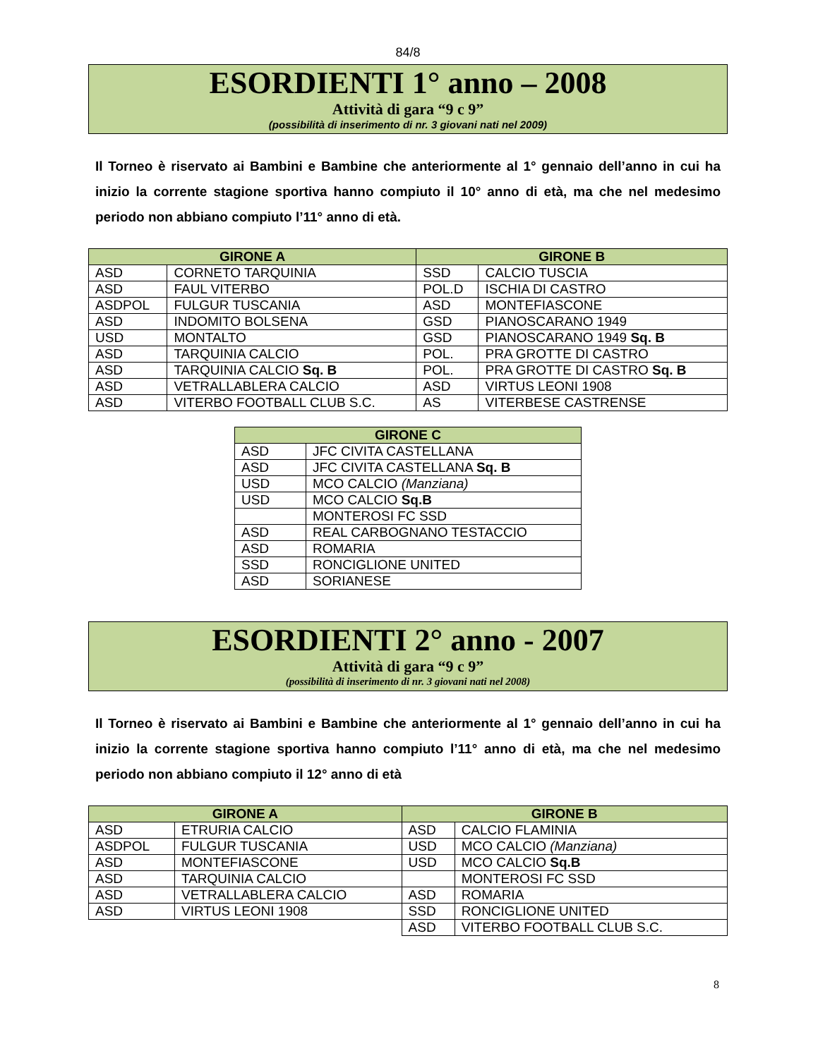84/8
ESORDIENTI 1° anno – 2008
Attività di gara “9 c 9”
(possibilità di inserimento di nr. 3 giovani nati nel 2009)
Il Torneo è riservato ai Bambini e Bambine che anteriormente al 1° gennaio dell’anno in cui ha inizio la corrente stagione sportiva hanno compiuto il 10° anno di età, ma che nel medesimo periodo non abbiano compiuto l’11° anno di età.
| GIRONE A | | GIRONE B | |
| --- | --- | --- | --- |
| ASD | CORNETO TARQUINIA | SSD | CALCIO TUSCIA |
| ASD | FAUL VITERBO | POL.D | ISCHIA DI CASTRO |
| ASDPOL | FULGUR TUSCANIA | ASD | MONTEFIASCONE |
| ASD | INDOMITO BOLSENA | GSD | PIANOSCARANO 1949 |
| USD | MONTALTO | GSD | PIANOSCARANO 1949 Sq. B |
| ASD | TARQUINIA CALCIO | POL. | PRA GROTTE DI CASTRO |
| ASD | TARQUINIA CALCIO Sq. B | POL. | PRA GROTTE DI CASTRO Sq. B |
| ASD | VETRALLABLERA CALCIO | ASD | VIRTUS LEONI 1908 |
| ASD | VITERBO FOOTBALL CLUB S.C. | AS | VITERBESE CASTRENSE |
| GIRONE C | |
| --- | --- |
| ASD | JFC CIVITA CASTELLANA |
| ASD | JFC CIVITA CASTELLANA Sq. B |
| USD | MCO CALCIO (Manziana) |
| USD | MCO CALCIO Sq.B |
| | MONTEROSI FC SSD |
| ASD | REAL CARBOGNANO TESTACCIO |
| ASD | ROMARIA |
| SSD | RONCIGLIONE UNITED |
| ASD | SORIANESE |
ESORDIENTI 2° anno - 2007
Attività di gara “9 c 9”
(possibilità di inserimento di nr. 3 giovani nati nel 2008)
Il Torneo è riservato ai Bambini e Bambine che anteriormente al 1° gennaio dell’anno in cui ha inizio la corrente stagione sportiva hanno compiuto l’11° anno di età, ma che nel medesimo periodo non abbiano compiuto il 12° anno di età
| GIRONE A | | GIRONE B | |
| --- | --- | --- | --- |
| ASD | ETRURIA CALCIO | ASD | CALCIO FLAMINIA |
| ASDPOL | FULGUR TUSCANIA | USD | MCO CALCIO (Manziana) |
| ASD | MONTEFIASCONE | USD | MCO CALCIO Sq.B |
| ASD | TARQUINIA CALCIO | | MONTEROSI FC SSD |
| ASD | VETRALLABLERA CALCIO | ASD | ROMARIA |
| ASD | VIRTUS LEONI 1908 | SSD | RONCIGLIONE UNITED |
| | | ASD | VITERBO FOOTBALL CLUB S.C. |
8